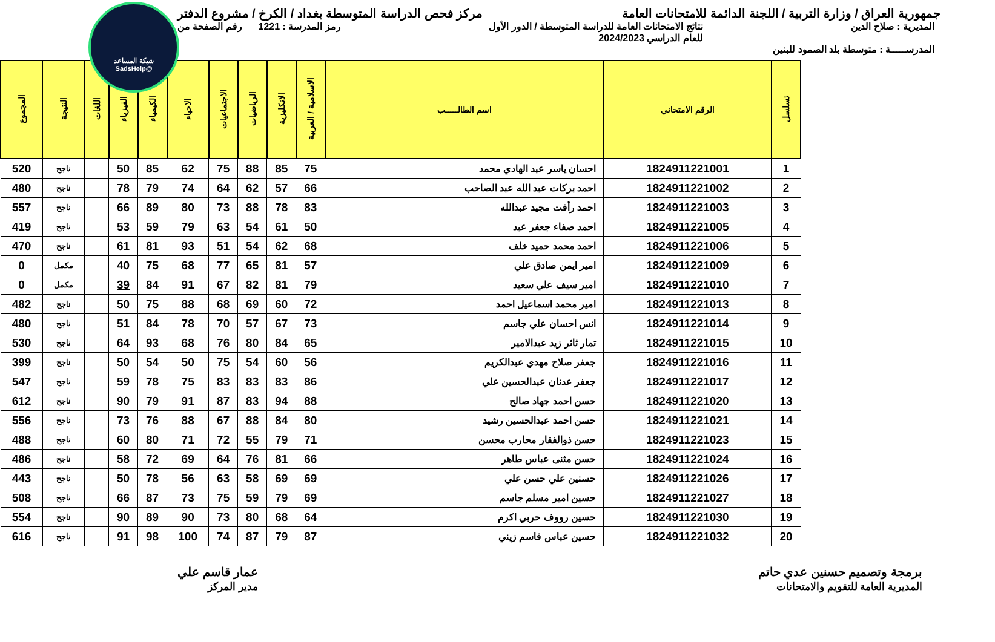شبكة المساعد
@SadsHelp
جمهورية العراق / وزارة التربية / اللجنة الدائمة للامتحانات العامة
مركز فحص الدراسة المتوسطة بغداد / الكرخ / مشروع الدفتر
المديرية : صلاح الدين نتائج الامتحانات العامة للدراسة المتوسطة / الدور الأول
للعام الدراسي 2024/2023
رمز المدرسة : 1221 رقم الصفحة من
المدرســـــة : متوسطة بلد الصمود للبنين
| تسلسل | الرقم الامتحاني | اسم الطالـــــب | الاسلامية / العربية | الانكليزية | الرياضيات | الاجتماعيات | الاحياء | الكيمياء | الفيزياء | اللغات | النتيجة | المجموع |
| --- | --- | --- | --- | --- | --- | --- | --- | --- | --- | --- | --- | --- |
| 1 | 1824911221001 | احسان ياسر عبد الهادي محمد | 75 | 85 | 88 | 75 | 62 | 85 | 50 | | ناجح | 520 |
| 2 | 1824911221002 | احمد بركات عبد الله عبد الصاحب | 66 | 57 | 62 | 64 | 74 | 79 | 78 | | ناجح | 480 |
| 3 | 1824911221003 | احمد رأفت مجيد عبدالله | 83 | 78 | 88 | 73 | 80 | 89 | 66 | | ناجح | 557 |
| 4 | 1824911221005 | احمد صفاء جعفر عبد | 50 | 61 | 54 | 63 | 79 | 59 | 53 | | ناجح | 419 |
| 5 | 1824911221006 | احمد محمد حميد خلف | 68 | 62 | 54 | 51 | 93 | 81 | 61 | | ناجح | 470 |
| 6 | 1824911221009 | امير ايمن صادق علي | 57 | 81 | 65 | 77 | 68 | 75 | 40 | | مكمل | 0 |
| 7 | 1824911221010 | امير سيف علي سعيد | 79 | 81 | 82 | 67 | 91 | 84 | 39 | | مكمل | 0 |
| 8 | 1824911221013 | امير محمد اسماعيل احمد | 72 | 60 | 69 | 68 | 88 | 75 | 50 | | ناجح | 482 |
| 9 | 1824911221014 | انس احسان علي جاسم | 73 | 67 | 57 | 70 | 78 | 84 | 51 | | ناجح | 480 |
| 10 | 1824911221015 | تمار ثائر زيد عبدالامير | 65 | 84 | 80 | 76 | 68 | 93 | 64 | | ناجح | 530 |
| 11 | 1824911221016 | جعفر صلاح مهدي عبدالكريم | 56 | 60 | 54 | 75 | 50 | 54 | 50 | | ناجح | 399 |
| 12 | 1824911221017 | جعفر عدنان عبدالحسين علي | 86 | 83 | 83 | 83 | 75 | 78 | 59 | | ناجح | 547 |
| 13 | 1824911221020 | حسن احمد جهاد صالح | 88 | 94 | 83 | 87 | 91 | 79 | 90 | | ناجح | 612 |
| 14 | 1824911221021 | حسن احمد عبدالحسين رشيد | 80 | 84 | 88 | 67 | 88 | 76 | 73 | | ناجح | 556 |
| 15 | 1824911221023 | حسن ذوالفقار محارب محسن | 71 | 79 | 55 | 72 | 71 | 80 | 60 | | ناجح | 488 |
| 16 | 1824911221024 | حسن مثنى عباس طاهر | 66 | 81 | 76 | 64 | 69 | 72 | 58 | | ناجح | 486 |
| 17 | 1824911221026 | حسنين علي حسن علي | 69 | 69 | 58 | 63 | 56 | 78 | 50 | | ناجح | 443 |
| 18 | 1824911221027 | حسين امير مسلم جاسم | 69 | 79 | 59 | 75 | 73 | 87 | 66 | | ناجح | 508 |
| 19 | 1824911221030 | حسين رووف حربي اكرم | 64 | 68 | 80 | 73 | 90 | 89 | 90 | | ناجح | 554 |
| 20 | 1824911221032 | حسين عباس قاسم زيني | 87 | 79 | 87 | 74 | 100 | 98 | 91 | | ناجح | 616 |
برمجة وتصميم حسنين عدي حاتم
المديرية العامة للتقويم والامتحانات
عمار قاسم علي
مدير المركز